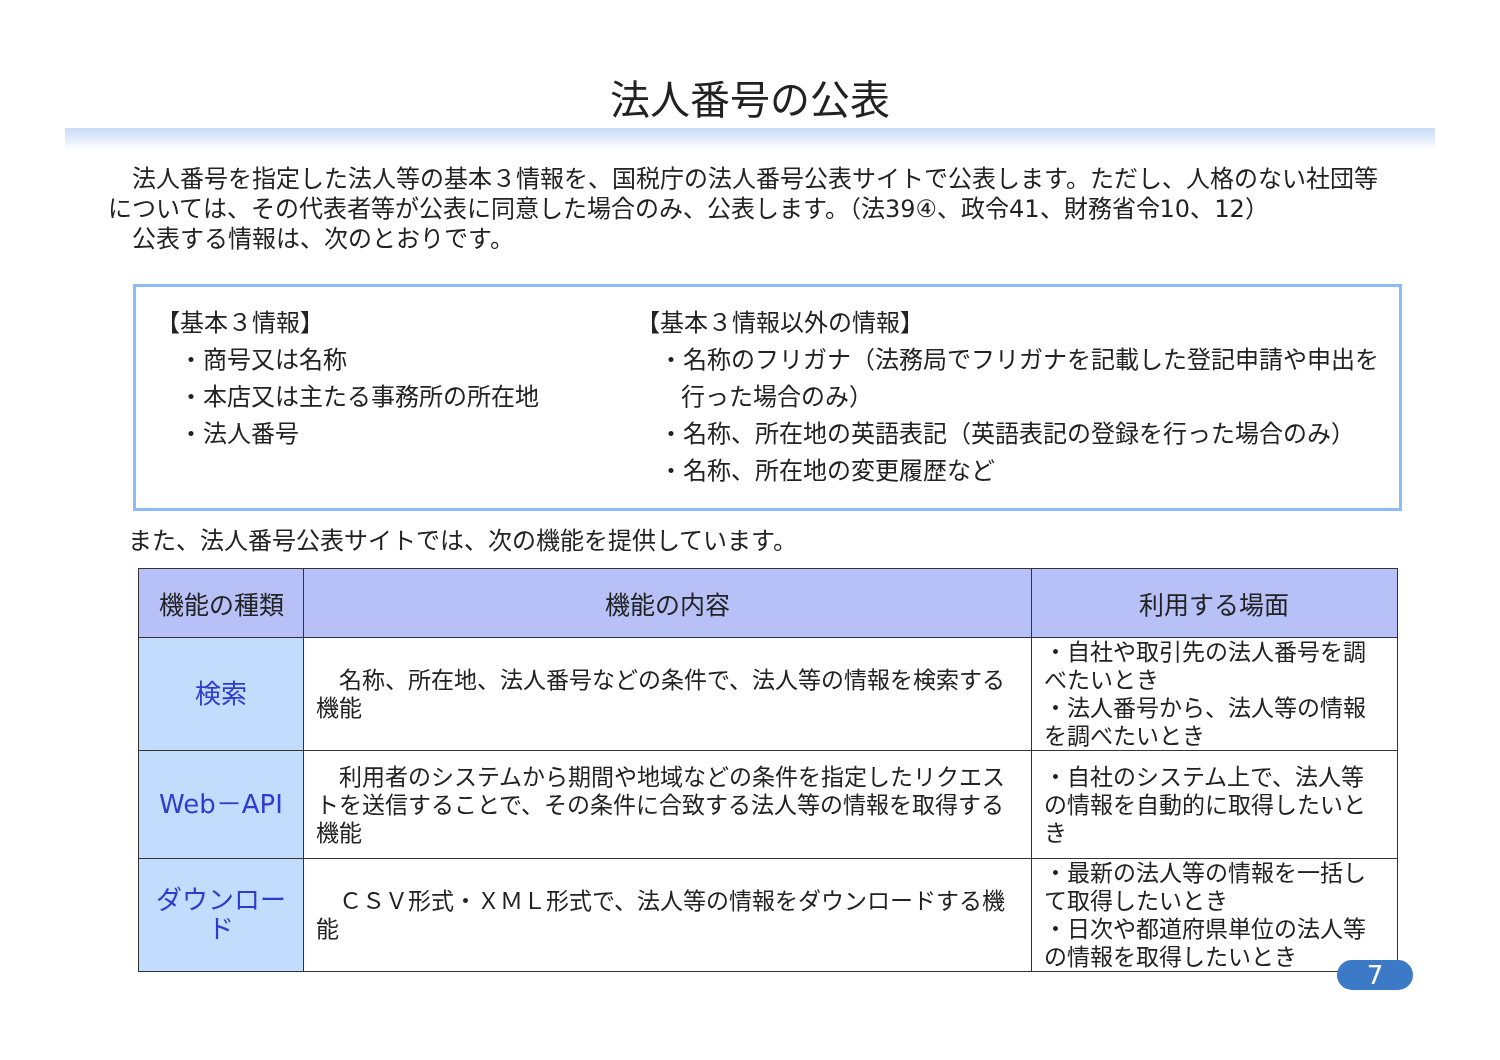法人番号の公表
　法人番号を指定した法人等の基本３情報を、国税庁の法人番号公表サイトで公表します。ただし、人格のない社団等については、その代表者等が公表に同意した場合のみ、公表します。（法39④、政令41、財務省令10、12）
　公表する情報は、次のとおりです。
【基本３情報】
・商号又は名称
・本店又は主たる事務所の所在地
・法人番号
【基本３情報以外の情報】
・名称のフリガナ（法務局でフリガナを記載した登記申請や申出を行った場合のみ）
・名称、所在地の英語表記（英語表記の登録を行った場合のみ）
・名称、所在地の変更履歴など
また、法人番号公表サイトでは、次の機能を提供しています。
| 機能の種類 | 機能の内容 | 利用する場面 |
| --- | --- | --- |
| 検索 | 名称、所在地、法人番号などの条件で、法人等の情報を検索する機能 | ・自社や取引先の法人番号を調べたいとき ・法人番号から、法人等の情報を調べたいとき |
| Web－API | 利用者のシステムから期間や地域などの条件を指定したリクエストを送信することで、その条件に合致する法人等の情報を取得する機能 | ・自社のシステム上で、法人等の情報を自動的に取得したいとき |
| ダウンロード | ＣＳＶ形式・ＸＭＬ形式で、法人等の情報をダウンロードする機能 | ・最新の法人等の情報を一括して取得したいとき ・日次や都道府県単位の法人等の情報を取得したいとき |
7